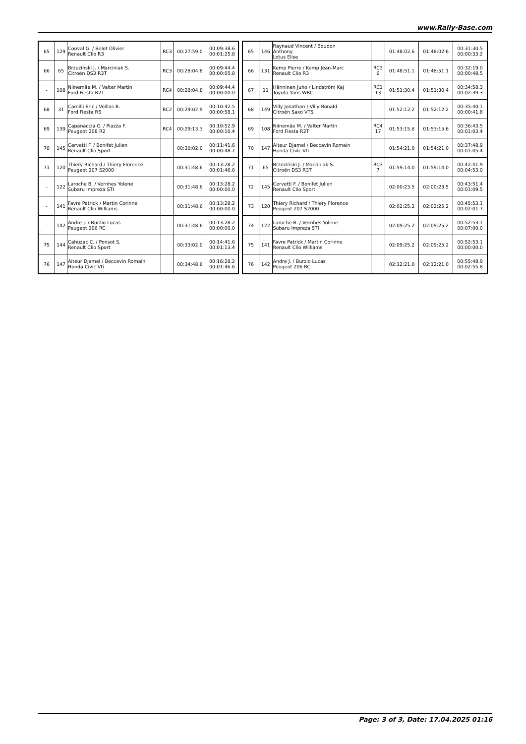www.Rally-Base.com
| 65 | 129 | Couval G. / Belot Olivier Renault Clio R3 | RC3 | 00:27:59.0 | 00:09:38.6 00:01:25.8 |
| 66 | 65 | Brzeziński J. / Marciniak S. Citroën DS3 R3T | RC3 | 00:28:04.8 | 00:09:44.4 00:00:05.8 |
| - | 108 | Niinemäe M. / Valter Martin Ford Fiesta R2T | RC4 | 00:28:04.8 | 00:09:44.4 00:00:00.0 |
| 68 | 31 | Camilli Eric / Veillas B. Ford Fiesta R5 | RC2 | 00:29:02.9 | 00:10:42.5 00:00:58.1 |
| 69 | 139 | Capanaccia O. / Piazza F. Peugeot 208 R2 | RC4 | 00:29:13.3 | 00:10:52.9 00:00:10.4 |
| 70 | 145 | Cervetti F. / Bonifet Julien Renault Clio Sport | | 00:30:02.0 | 00:11:41.6 00:00:48.7 |
| 71 | 120 | Thiery Richard / Thiery Florence Peugeot 207 S2000 | | 00:31:48.6 | 00:13:28.2 00:01:46.6 |
| - | 122 | Laroche B. / Vernhes Yolene Subaru Impreza STI | | 00:31:48.6 | 00:13:28.2 00:00:00.0 |
| - | 141 | Favre Patrick / Martin Corinne Renault Clio Williams | | 00:31:48.6 | 00:13:28.2 00:00:00.0 |
| - | 142 | Andre J. / Burzio Lucas Peugeot 206 RC | | 00:31:48.6 | 00:13:28.2 00:00:00.0 |
| 75 | 144 | Cahuzac C. / Ponsot S. Renault Clio Sport | | 00:33:02.0 | 00:14:41.6 00:01:13.4 |
| 76 | 147 | Aiteur Djamel / Beccavin Romain Honda Civic Vti | | 00:34:48.6 | 00:16:28.2 00:01:46.6 |
| 65 | 146 | Raynaud Vincent / Boudon Anthony Lotus Elise | | 01:48:02.6 | 01:48:02.6 | 00:31:30.5 00:00:33.2 |
| 66 | 131 | Kemp Pierre / Kemp Jean-Marc Renault Clio R3 | RC3 6 | 01:48:51.1 | 01:48:51.1 | 00:32:19.0 00:00:48.5 |
| 67 | 11 | Hänninen Juho / Lindström Kaj Toyota Yaris WRC | RC1 13 | 01:51:30.4 | 01:51:30.4 | 00:34:58.3 00:02:39.3 |
| 68 | 149 | Villy Jonathan / Villy Ronald Citroën Saxo VTS | | 01:52:12.2 | 01:52:12.2 | 00:35:40.1 00:00:41.8 |
| 69 | 108 | Niinemäe M. / Valter Martin Ford Fiesta R2T | RC4 17 | 01:53:15.6 | 01:53:15.6 | 00:36:43.5 00:01:03.4 |
| 70 | 147 | Aiteur Djamel / Beccavin Romain Honda Civic Vti | | 01:54:21.0 | 01:54:21.0 | 00:37:48.9 00:01:05.4 |
| 71 | 65 | Brzeziński J. / Marciniak S. Citroën DS3 R3T | RC3 7 | 01:59:14.0 | 01:59:14.0 | 00:42:41.9 00:04:53.0 |
| 72 | 145 | Cervetti F. / Bonifet Julien Renault Clio Sport | | 02:00:23.5 | 02:00:23.5 | 00:43:51.4 00:01:09.5 |
| 73 | 120 | Thiery Richard / Thiery Florence Peugeot 207 S2000 | | 02:02:25.2 | 02:02:25.2 | 00:45:53.1 00:02:01.7 |
| 74 | 122 | Laroche B. / Vernhes Yolene Subaru Impreza STI | | 02:09:25.2 | 02:09:25.2 | 00:52:53.1 00:07:00.0 |
| 75 | 141 | Favre Patrick / Martin Corinne Renault Clio Williams | | 02:09:25.2 | 02:09:25.2 | 00:52:53.1 00:00:00.0 |
| 76 | 142 | Andre J. / Burzio Lucas Peugeot 206 RC | | 02:12:21.0 | 02:12:21.0 | 00:55:48.9 00:02:55.8 |
Page: 3 of 3, Date: 17.04.2025 01:16